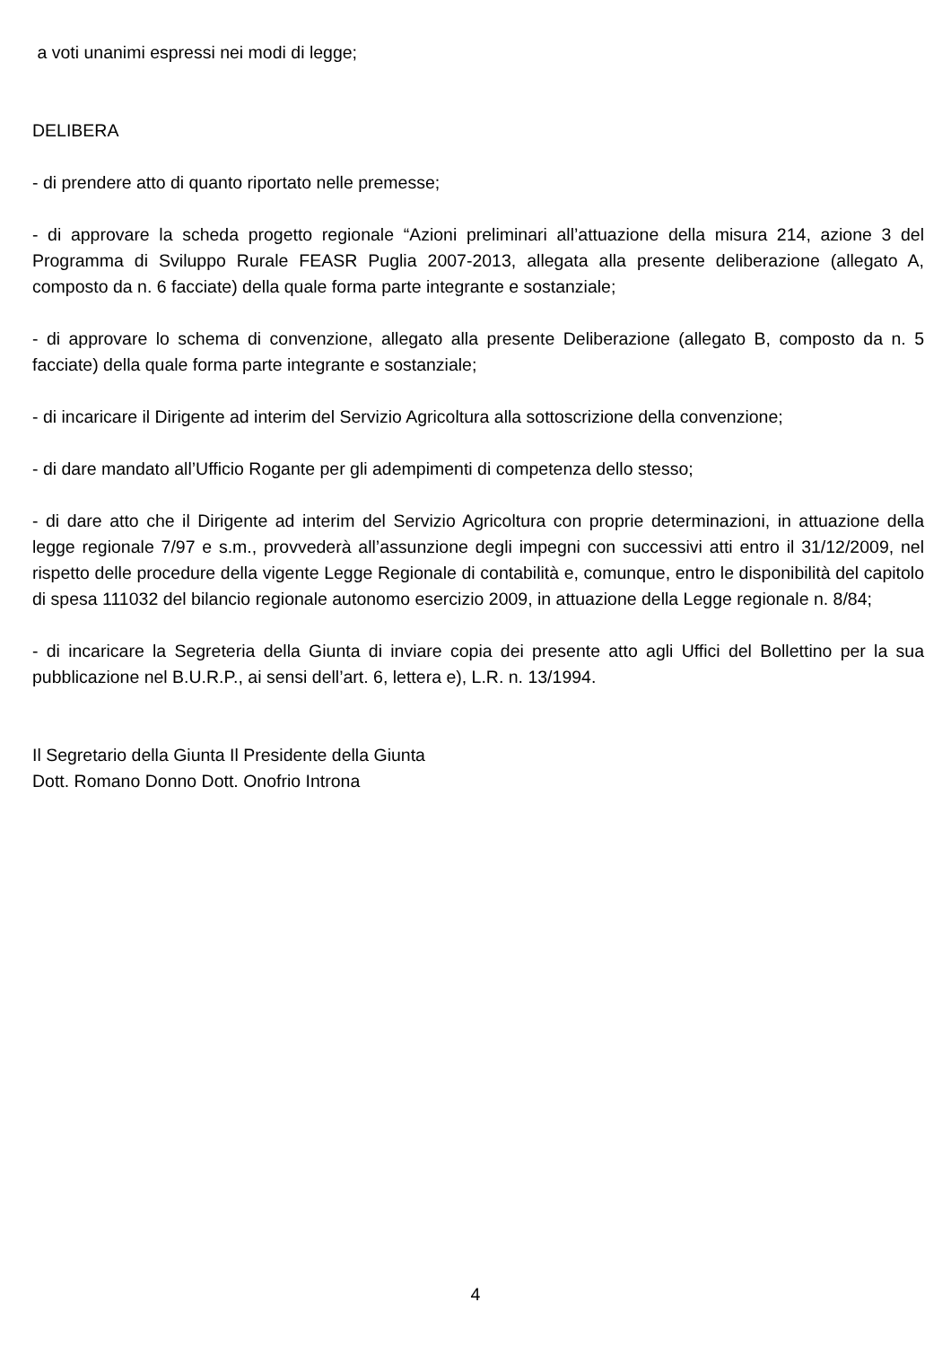a voti unanimi espressi nei modi di legge;
DELIBERA
- di prendere atto di quanto riportato nelle premesse;
- di approvare la scheda progetto regionale “Azioni preliminari all’attuazione della misura 214, azione 3 del Programma di Sviluppo Rurale FEASR Puglia 2007-2013, allegata alla presente deliberazione (allegato A, composto da n. 6 facciate) della quale forma parte integrante e sostanziale;
- di approvare lo schema di convenzione, allegato alla presente Deliberazione (allegato B, composto da n. 5 facciate) della quale forma parte integrante e sostanziale;
- di incaricare il Dirigente ad interim del Servizio Agricoltura alla sottoscrizione della convenzione;
- di dare mandato all’Ufficio Rogante per gli adempimenti di competenza dello stesso;
- di dare atto che il Dirigente ad interim del Servizio Agricoltura con proprie determinazioni, in attuazione della legge regionale 7/97 e s.m., provvederà all’assunzione degli impegni con successivi atti entro il 31/12/2009, nel rispetto delle procedure della vigente Legge Regionale di contabilità e, comunque, entro le disponibilità del capitolo di spesa 111032 del bilancio regionale autonomo esercizio 2009, in attuazione della Legge regionale n. 8/84;
- di incaricare la Segreteria della Giunta di inviare copia dei presente atto agli Uffici del Bollettino per la sua pubblicazione nel B.U.R.P., ai sensi dell’art. 6, lettera e), L.R. n. 13/1994.
Il Segretario della Giunta Il Presidente della Giunta
Dott. Romano Donno Dott. Onofrio Introna
4